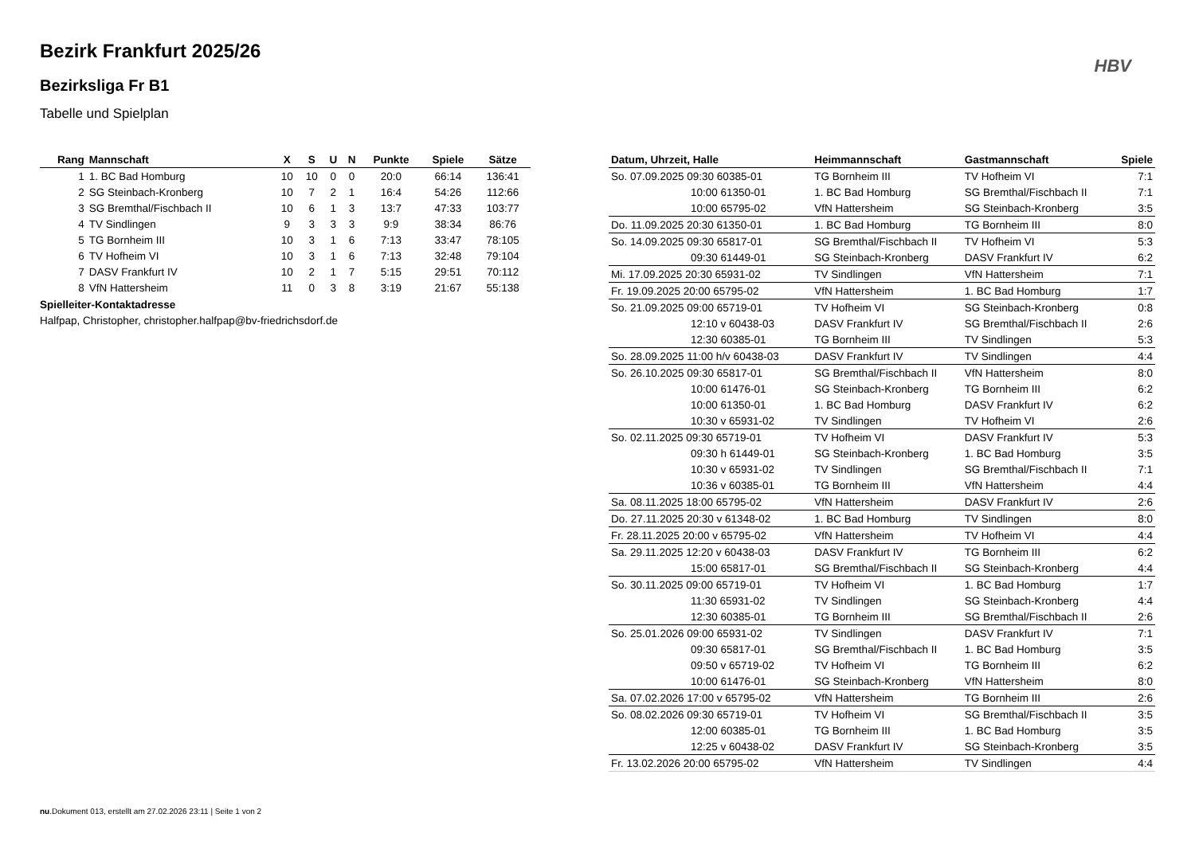HBV
Bezirk Frankfurt 2025/26
Bezirksliga Fr B1
Tabelle und Spielplan
| Rang | Mannschaft | X | S | U | N | Punkte | Spiele | Sätze |
| --- | --- | --- | --- | --- | --- | --- | --- | --- |
| 1 | 1. BC Bad Homburg | 10 | 10 | 0 | 0 | 20:0 | 66:14 | 136:41 |
| 2 | SG Steinbach-Kronberg | 10 | 7 | 2 | 1 | 16:4 | 54:26 | 112:66 |
| 3 | SG Bremthal/Fischbach II | 10 | 6 | 1 | 3 | 13:7 | 47:33 | 103:77 |
| 4 | TV Sindlingen | 9 | 3 | 3 | 3 | 9:9 | 38:34 | 86:76 |
| 5 | TG Bornheim III | 10 | 3 | 1 | 6 | 7:13 | 33:47 | 78:105 |
| 6 | TV Hofheim VI | 10 | 3 | 1 | 6 | 7:13 | 32:48 | 79:104 |
| 7 | DASV Frankfurt IV | 10 | 2 | 1 | 7 | 5:15 | 29:51 | 70:112 |
| 8 | VfN Hattersheim | 11 | 0 | 3 | 8 | 3:19 | 21:67 | 55:138 |
Spielleiter-Kontaktadresse
Halfpap, Christopher, christopher.halfpap@bv-friedrichsdorf.de
| Datum, Uhrzeit, Halle | Heimmannschaft | Gastmannschaft | Spiele |
| --- | --- | --- | --- |
| So. 07.09.2025 09:30 60385-01 | TG Bornheim III | TV Hofheim VI | 7:1 |
| 10:00 61350-01 | 1. BC Bad Homburg | SG Bremthal/Fischbach II | 7:1 |
| 10:00 65795-02 | VfN Hattersheim | SG Steinbach-Kronberg | 3:5 |
| Do. 11.09.2025 20:30 61350-01 | 1. BC Bad Homburg | TG Bornheim III | 8:0 |
| So. 14.09.2025 09:30 65817-01 | SG Bremthal/Fischbach II | TV Hofheim VI | 5:3 |
| 09:30 61449-01 | SG Steinbach-Kronberg | DASV Frankfurt IV | 6:2 |
| Mi. 17.09.2025 20:30 65931-02 | TV Sindlingen | VfN Hattersheim | 7:1 |
| Fr. 19.09.2025 20:00 65795-02 | VfN Hattersheim | 1. BC Bad Homburg | 1:7 |
| So. 21.09.2025 09:00 65719-01 | TV Hofheim VI | SG Steinbach-Kronberg | 0:8 |
| 12:10 v 60438-03 | DASV Frankfurt IV | SG Bremthal/Fischbach II | 2:6 |
| 12:30 60385-01 | TG Bornheim III | TV Sindlingen | 5:3 |
| So. 28.09.2025 11:00 h/v 60438-03 | DASV Frankfurt IV | TV Sindlingen | 4:4 |
| So. 26.10.2025 09:30 65817-01 | SG Bremthal/Fischbach II | VfN Hattersheim | 8:0 |
| 10:00 61476-01 | SG Steinbach-Kronberg | TG Bornheim III | 6:2 |
| 10:00 61350-01 | 1. BC Bad Homburg | DASV Frankfurt IV | 6:2 |
| 10:30 v 65931-02 | TV Sindlingen | TV Hofheim VI | 2:6 |
| So. 02.11.2025 09:30 65719-01 | TV Hofheim VI | DASV Frankfurt IV | 5:3 |
| 09:30 h 61449-01 | SG Steinbach-Kronberg | 1. BC Bad Homburg | 3:5 |
| 10:30 v 65931-02 | TV Sindlingen | SG Bremthal/Fischbach II | 7:1 |
| 10:36 v 60385-01 | TG Bornheim III | VfN Hattersheim | 4:4 |
| Sa. 08.11.2025 18:00 65795-02 | VfN Hattersheim | DASV Frankfurt IV | 2:6 |
| Do. 27.11.2025 20:30 v 61348-02 | 1. BC Bad Homburg | TV Sindlingen | 8:0 |
| Fr. 28.11.2025 20:00 v 65795-02 | VfN Hattersheim | TV Hofheim VI | 4:4 |
| Sa. 29.11.2025 12:20 v 60438-03 | DASV Frankfurt IV | TG Bornheim III | 6:2 |
| 15:00 65817-01 | SG Bremthal/Fischbach II | SG Steinbach-Kronberg | 4:4 |
| So. 30.11.2025 09:00 65719-01 | TV Hofheim VI | 1. BC Bad Homburg | 1:7 |
| 11:30 65931-02 | TV Sindlingen | SG Steinbach-Kronberg | 4:4 |
| 12:30 60385-01 | TG Bornheim III | SG Bremthal/Fischbach II | 2:6 |
| So. 25.01.2026 09:00 65931-02 | TV Sindlingen | DASV Frankfurt IV | 7:1 |
| 09:30 65817-01 | SG Bremthal/Fischbach II | 1. BC Bad Homburg | 3:5 |
| 09:50 v 65719-02 | TV Hofheim VI | TG Bornheim III | 6:2 |
| 10:00 61476-01 | SG Steinbach-Kronberg | VfN Hattersheim | 8:0 |
| Sa. 07.02.2026 17:00 v 65795-02 | VfN Hattersheim | TG Bornheim III | 2:6 |
| So. 08.02.2026 09:30 65719-01 | TV Hofheim VI | SG Bremthal/Fischbach II | 3:5 |
| 12:00 60385-01 | TG Bornheim III | 1. BC Bad Homburg | 3:5 |
| 12:25 v 60438-02 | DASV Frankfurt IV | SG Steinbach-Kronberg | 3:5 |
| Fr. 13.02.2026 20:00 65795-02 | VfN Hattersheim | TV Sindlingen | 4:4 |
nu.Dokument 013, erstellt am 27.02.2026 23:11 | Seite 1 von 2